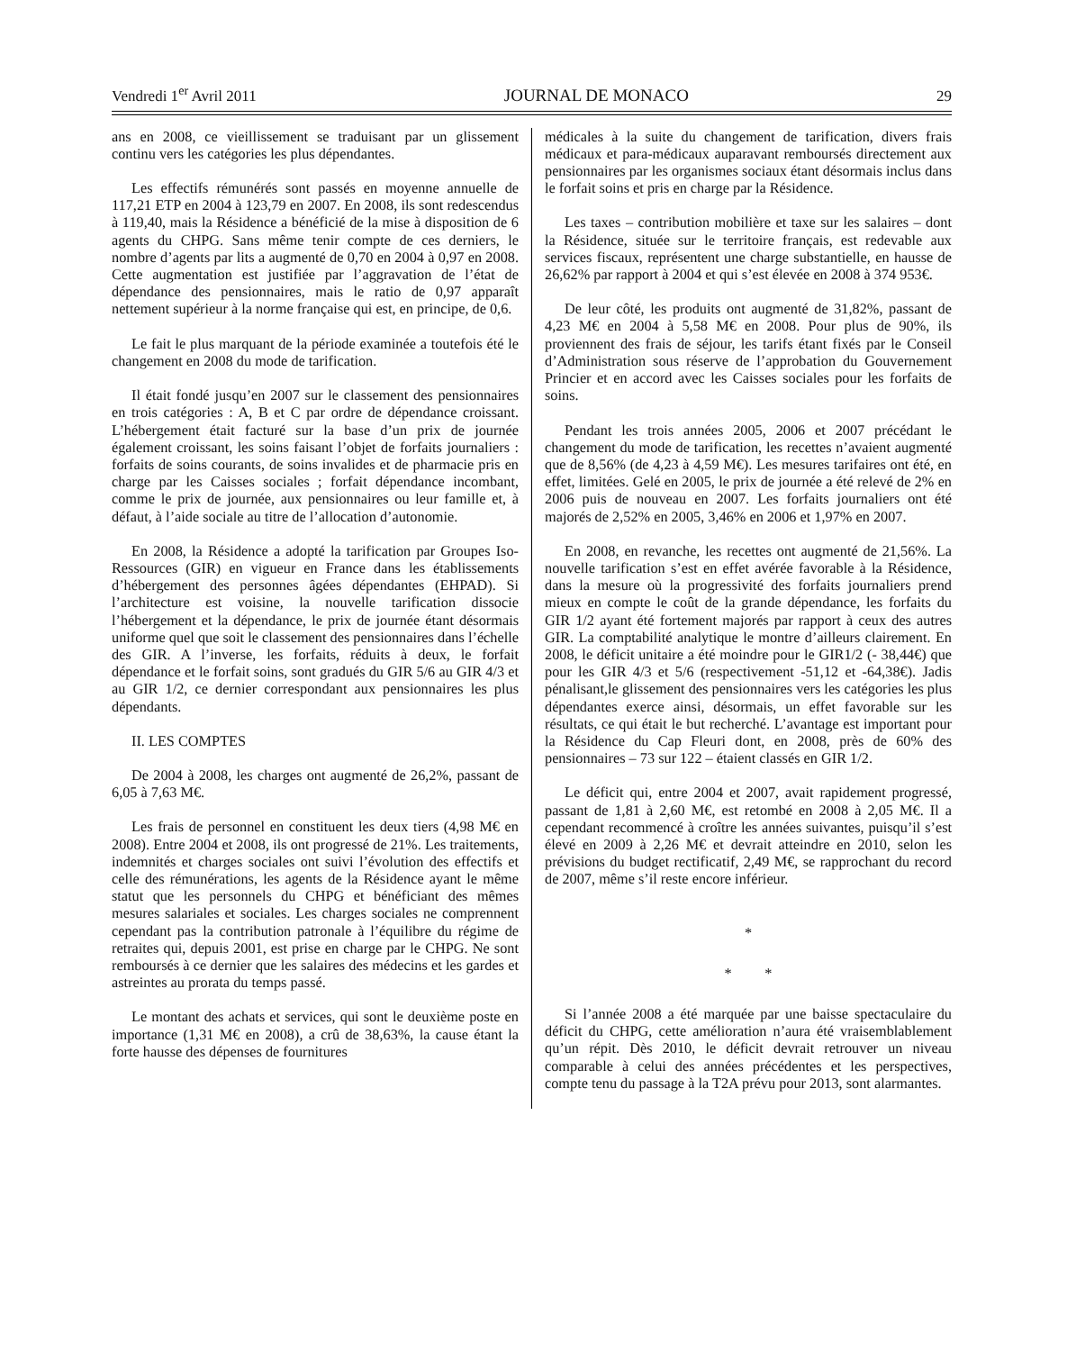Vendredi 1<sup>er</sup> Avril 2011 JOURNAL DE MONACO 29
ans en 2008, ce vieillissement se traduisant par un glissement continu vers les catégories les plus dépendantes.
Les effectifs rémunérés sont passés en moyenne annuelle de 117,21 ETP en 2004 à 123,79 en 2007. En 2008, ils sont redescendus à 119,40, mais la Résidence a bénéficié de la mise à disposition de 6 agents du CHPG. Sans même tenir compte de ces derniers, le nombre d’agents par lits a augmenté de 0,70 en 2004 à 0,97 en 2008. Cette augmentation est justifiée par l’aggravation de l’état de dépendance des pensionnaires, mais le ratio de 0,97 apparaît nettement supérieur à la norme française qui est, en principe, de 0,6.
Le fait le plus marquant de la période examinée a toutefois été le changement en 2008 du mode de tarification.
Il était fondé jusqu’en 2007 sur le classement des pensionnaires en trois catégories : A, B et C par ordre de dépendance croissant. L’hébergement était facturé sur la base d’un prix de journée également croissant, les soins faisant l’objet de forfaits journaliers : forfaits de soins courants, de soins invalides et de pharmacie pris en charge par les Caisses sociales ; forfait dépendance incombant, comme le prix de journée, aux pensionnaires ou leur famille et, à défaut, à l’aide sociale au titre de l’allocation d’autonomie.
En 2008, la Résidence a adopté la tarification par Groupes Iso-Ressources (GIR) en vigueur en France dans les établissements d’hébergement des personnes âgées dépendantes (EHPAD). Si l’architecture est voisine, la nouvelle tarification dissocie l’hébergement et la dépendance, le prix de journée étant désormais uniforme quel que soit le classement des pensionnaires dans l’échelle des GIR. A l’inverse, les forfaits, réduits à deux, le forfait dépendance et le forfait soins, sont gradués du GIR 5/6 au GIR 4/3 et au GIR 1/2, ce dernier correspondant aux pensionnaires les plus dépendants.
II. LES COMPTES
De 2004 à 2008, les charges ont augmenté de 26,2%, passant de 6,05 à 7,63 M€.
Les frais de personnel en constituent les deux tiers (4,98 M€ en 2008). Entre 2004 et 2008, ils ont progressé de 21%. Les traitements, indemnités et charges sociales ont suivi l’évolution des effectifs et celle des rémunérations, les agents de la Résidence ayant le même statut que les personnels du CHPG et bénéficiant des mêmes mesures salariales et sociales. Les charges sociales ne comprennent cependant pas la contribution patronale à l’équilibre du régime de retraites qui, depuis 2001, est prise en charge par le CHPG. Ne sont remboursés à ce dernier que les salaires des médecins et les gardes et astreintes au prorata du temps passé.
Le montant des achats et services, qui sont le deuxième poste en importance (1,31 M€ en 2008), a crû de 38,63%, la cause étant la forte hausse des dépenses de fournitures
médicales à la suite du changement de tarification, divers frais médicaux et para-médicaux auparavant remboursés directement aux pensionnaires par les organismes sociaux étant désormais inclus dans le forfait soins et pris en charge par la Résidence.
Les taxes – contribution mobilière et taxe sur les salaires – dont la Résidence, située sur le territoire français, est redevable aux services fiscaux, représentent une charge substantielle, en hausse de 26,62% par rapport à 2004 et qui s’est élevée en 2008 à 374 953€.
De leur côté, les produits ont augmenté de 31,82%, passant de 4,23 M€ en 2004 à 5,58 M€ en 2008. Pour plus de 90%, ils proviennent des frais de séjour, les tarifs étant fixés par le Conseil d’Administration sous réserve de l’approbation du Gouvernement Princier et en accord avec les Caisses sociales pour les forfaits de soins.
Pendant les trois années 2005, 2006 et 2007 précédant le changement du mode de tarification, les recettes n’avaient augmenté que de 8,56% (de 4,23 à 4,59 M€). Les mesures tarifaires ont été, en effet, limitées. Gelé en 2005, le prix de journée a été relevé de 2% en 2006 puis de nouveau en 2007. Les forfaits journaliers ont été majorés de 2,52% en 2005, 3,46% en 2006 et 1,97% en 2007.
En 2008, en revanche, les recettes ont augmenté de 21,56%. La nouvelle tarification s’est en effet avérée favorable à la Résidence, dans la mesure où la progressivité des forfaits journaliers prend mieux en compte le coût de la grande dépendance, les forfaits du GIR 1/2 ayant été fortement majorés par rapport à ceux des autres GIR. La comptabilité analytique le montre d’ailleurs clairement. En 2008, le déficit unitaire a été moindre pour le GIR1/2 (- 38,44€) que pour les GIR 4/3 et 5/6 (respectivement -51,12 et -64,38€). Jadis pénalisant,le glissement des pensionnaires vers les catégories les plus dépendantes exerce ainsi, désormais, un effet favorable sur les résultats, ce qui était le but recherché. L’avantage est important pour la Résidence du Cap Fleuri dont, en 2008, près de 60% des pensionnaires – 73 sur 122 – étaient classés en GIR 1/2.
Le déficit qui, entre 2004 et 2007, avait rapidement progressé, passant de 1,81 à 2,60 M€, est retombé en 2008 à 2,05 M€. Il a cependant recommencé à croître les années suivantes, puisqu’il s’est élevé en 2009 à 2,26 M€ et devrait atteindre en 2010, selon les prévisions du budget rectificatif, 2,49 M€, se rapprochant du record de 2007, même s’il reste encore inférieur.
*
* *
Si l’année 2008 a été marquée par une baisse spectaculaire du déficit du CHPG, cette amélioration n’aura été vraisemblablement qu’un répit. Dès 2010, le déficit devrait retrouver un niveau comparable à celui des années précédentes et les perspectives, compte tenu du passage à la T2A prévu pour 2013, sont alarmantes.